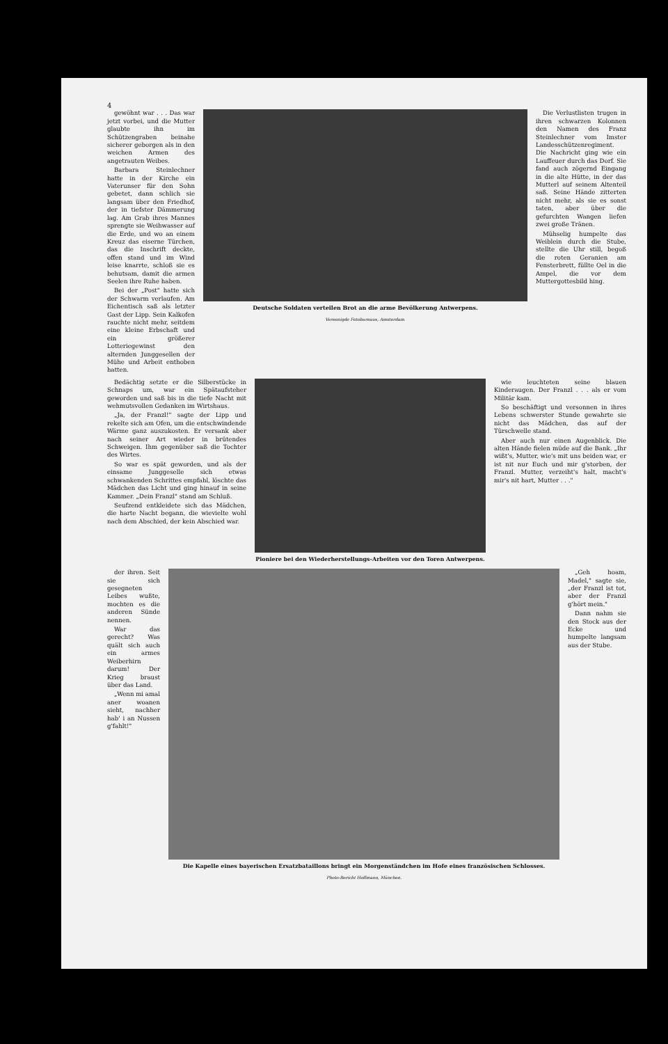4
gewöhnt war . . . Das war jetzt vorbei, und die Mutter glaubte ihn im Schützengraben beinahe sicherer geborgen als in den weichen Armen des angetrauten Weibes.
Barbara Steinlechner hatte in der Kirche ein Vaterunser für den Sohn gebetet, dann schlich sie langsam über den Friedhof, der in tiefster Dämmerung lag. Am Grab ihres Mannes sprengte sie Weihwasser auf die Erde, und wo an einem Kreuz das eiserne Türchen, das die Inschrift deckte, offen stand und im Wind leise knarrte, schloß sie es behutsam, damit die armen Seelen ihre Ruhe haben.
Bei der „Post" hatte sich der Schwarm verlaufen. Am Eichentisch saß als letzter Gast der Lipp. Sein Kalkofen rauchte nicht mehr, seitdem eine kleine Erbschaft und ein größerer Lotteriegewinst den alternden Junggesellen der Mühe und Arbeit enthoben hatten.
Deutsche Soldaten verteilen Brot an die arme Bevölkerung Antwerpens.
Vereenigde Fotobureaux, Amsterdam.
Die Verlustlisten trugen in ihren schwarzen Kolonnen den Namen des Franz Steinlechner vom Imster Landesschützenregiment. Die Nachricht ging wie ein Lauffeuer durch das Dorf. Sie fand auch zögernd Eingang in die alte Hütte, in der das Mutterl auf seinem Altenteil saß. Seine Hände zitterten nicht mehr, als sie es sonst taten, aber über die gefurchten Wangen liefen zwei große Tränen.
Mühselig humpelte das Weiblein durch die Stube, stellte die Uhr still, begoß die roten Geranien am Fensterbrett, füllte Oel in die Ampel, die vor dem Muttergottesbild hing.
Bedächtig setzte er die Silberstücke in Schnaps um, war ein Spätaufsteher geworden und saß bis in die tiefe Nacht mit wehmutsvollen Gedanken im Wirtshaus.
„Ja, der Franzl!" sagte der Lipp und rekelte sich am Ofen, um die entschwindende Wärme ganz auszukosten. Er versank aber nach seiner Art wieder in brütendes Schweigen. Ihm gegenüber saß die Tochter des Wirtes.
So war es spät geworden, und als der einsame Junggeselle sich etwas schwankenden Schrittes empfahl, löschte das Mädchen das Licht und ging hinauf in seine Kammer. „Dein Franzl" stand am Schluß.
Seufzend entkleidete sich das Mädchen, die harte Nacht begann, die wievielte wohl nach dem Abschied, der kein Abschied war.
Pioniere bei den Wiederherstellungs-Arbeiten vor den Toren Antwerpens.
wie leuchteten seine blauen Kinderaugen. Der Franzl . . . als er vom Militär kam.
So beschäftigt und versonnen in ihres Lebens schwerster Stunde gewahrte sie nicht das Mädchen, das auf der Türschwelle stand.
Aber auch nur einen Augenblick. Die alten Hände fielen müde auf die Bank. „Ihr wißt's, Mutter, wie's mit uns beiden war, er ist nit nur Euch und mir g'storben, der Franzl. Mutter, verzeiht's halt, macht's mir's nit hart, Mutter . . ."
der ihren. Seit sie sich gesegneten Leibes wußte, mochten es die anderen Sünde nennen.
War das gerecht? Was quält sich auch ein armes Weiberhirn darum! Der Krieg braust über das Land.
„Wenn mi amal aner woanen sieht, nachher hab' i an Nussen g'fahlt!"
Die Kapelle eines bayerischen Ersatzbataillons bringt ein Morgenständchen im Hofe eines französischen Schlosses.
Photo-Bericht Hoffmann, München.
„Geh hoam, Madel," sagte sie, „der Franzl ist tot, aber der Franzl g'hört mein."
Dann nahm sie den Stock aus der Ecke und humpelte langsam aus der Stube.